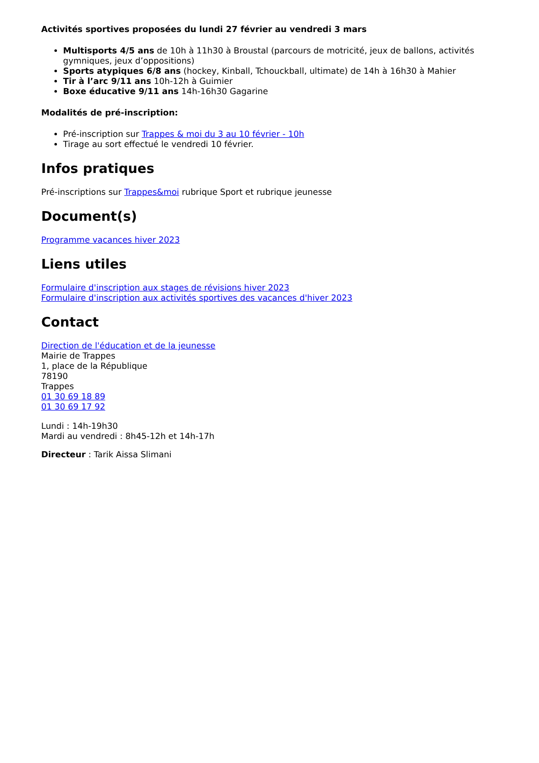Activités sportives proposées du lundi 27 février au vendredi 3 mars
Multisports 4/5 ans de 10h à 11h30 à Broustal (parcours de motricité, jeux de ballons, activités gymniques, jeux d’oppositions)
Sports atypiques 6/8 ans (hockey, Kinball, Tchouckball, ultimate) de 14h à 16h30 à Mahier
Tir à l’arc 9/11 ans 10h-12h à Guimier
Boxe éducative 9/11 ans 14h-16h30 Gagarine
Modalités de pré-inscription:
Pré-inscription sur Trappes & moi du 3 au 10 février - 10h
Tirage au sort effectué le vendredi 10 février.
Infos pratiques
Pré-inscriptions sur Trappes&moi rubrique Sport et rubrique jeunesse
Document(s)
Programme vacances hiver 2023
Liens utiles
Formulaire d'inscription aux stages de révisions hiver 2023
Formulaire d'inscription aux activités sportives des vacances d'hiver 2023
Contact
Direction de l'éducation et de la jeunesse
Mairie de Trappes
1, place de la République
78190
Trappes
01 30 69 18 89
01 30 69 17 92
Lundi : 14h-19h30
Mardi au vendredi : 8h45-12h et 14h-17h
Directeur : Tarik Aissa Slimani